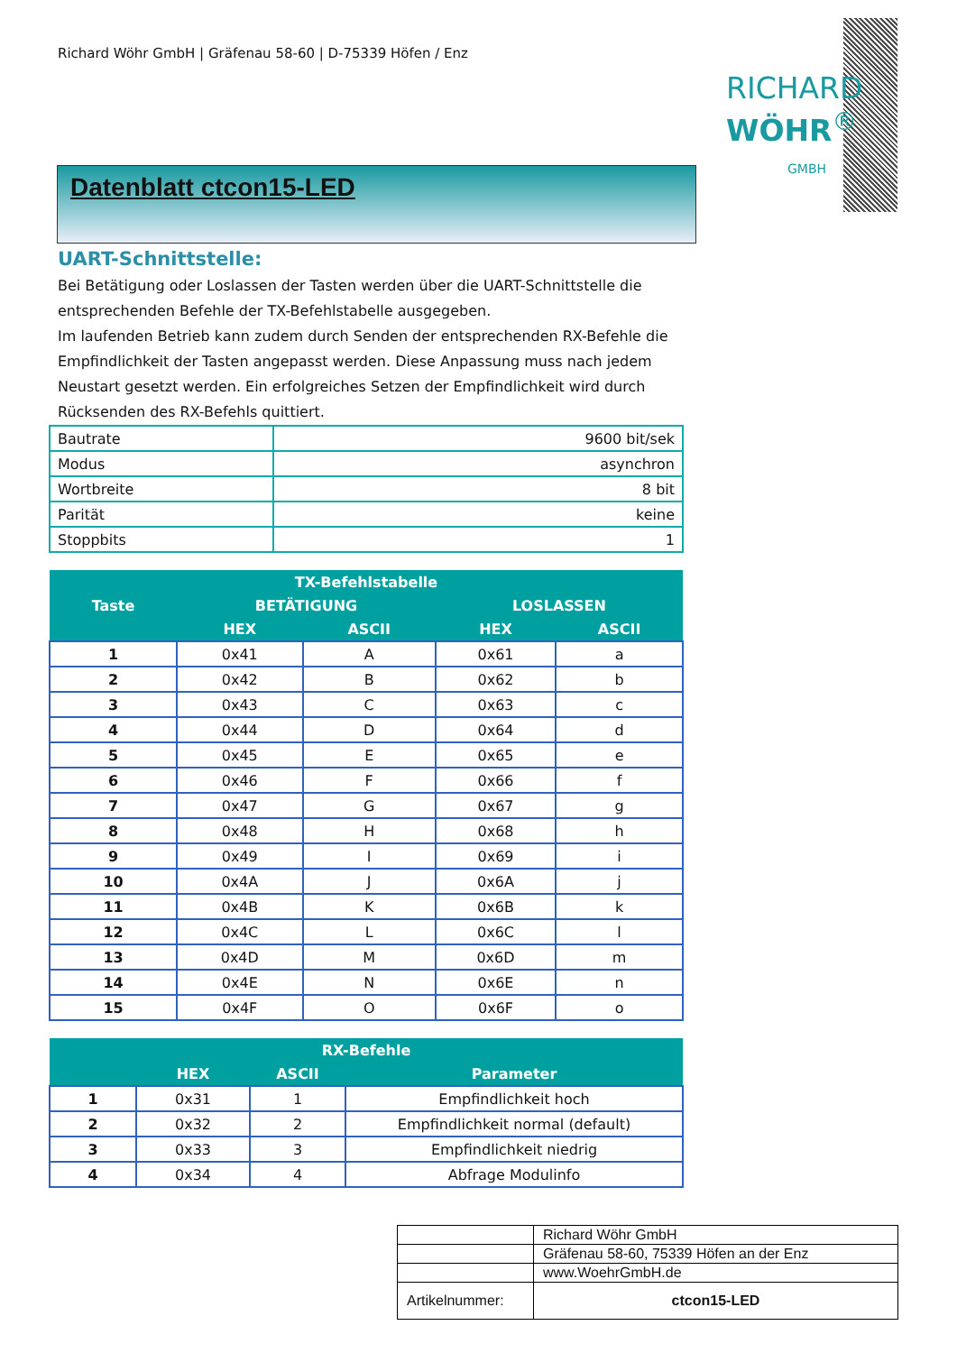Richard Wöhr GmbH | Gräfenau 58-60 | D-75339 Höfen / Enz
RICHARD
WÖHR<sup>®</sup>
GMBH
Datenblatt ctcon15-LED
UART-Schnittstelle:
Bei Betätigung oder Loslassen der Tasten werden über die UART-Schnittstelle die entsprechenden Befehle der TX-Befehlstabelle ausgegeben.
Im laufenden Betrieb kann zudem durch Senden der entsprechenden RX-Befehle die Empfindlichkeit der Tasten angepasst werden. Diese Anpassung muss nach jedem Neustart gesetzt werden. Ein erfolgreiches Setzen der Empfindlichkeit wird durch Rücksenden des RX-Befehls quittiert.
| Bautrate | 9600 bit/sek |
| Modus | asynchron |
| Wortbreite | 8 bit |
| Parität | keine |
| Stoppbits | 1 |
| TX-Befehlstabelle | | | | |
| --- | --- | --- | --- | --- |
| Taste | BETÄTIGUNG | | LOSLASSEN | |
| | HEX | ASCII | HEX | ASCII |
| 1 | 0x41 | A | 0x61 | a |
| 2 | 0x42 | B | 0x62 | b |
| 3 | 0x43 | C | 0x63 | c |
| 4 | 0x44 | D | 0x64 | d |
| 5 | 0x45 | E | 0x65 | e |
| 6 | 0x46 | F | 0x66 | f |
| 7 | 0x47 | G | 0x67 | g |
| 8 | 0x48 | H | 0x68 | h |
| 9 | 0x49 | I | 0x69 | i |
| 10 | 0x4A | J | 0x6A | j |
| 11 | 0x4B | K | 0x6B | k |
| 12 | 0x4C | L | 0x6C | l |
| 13 | 0x4D | M | 0x6D | m |
| 14 | 0x4E | N | 0x6E | n |
| 15 | 0x4F | O | 0x6F | o |
| RX-Befehle | | | |
| --- | --- | --- | --- |
| | HEX | ASCII | Parameter |
| 1 | 0x31 | 1 | Empfindlichkeit hoch |
| 2 | 0x32 | 2 | Empfindlichkeit normal (default) |
| 3 | 0x33 | 3 | Empfindlichkeit niedrig |
| 4 | 0x34 | 4 | Abfrage Modulinfo |
| | Richard Wöhr GmbH |
| | Gräfenau 58-60, 75339 Höfen an der Enz |
| | www.WoehrGmbH.de |
| Artikelnummer: | ctcon15-LED |